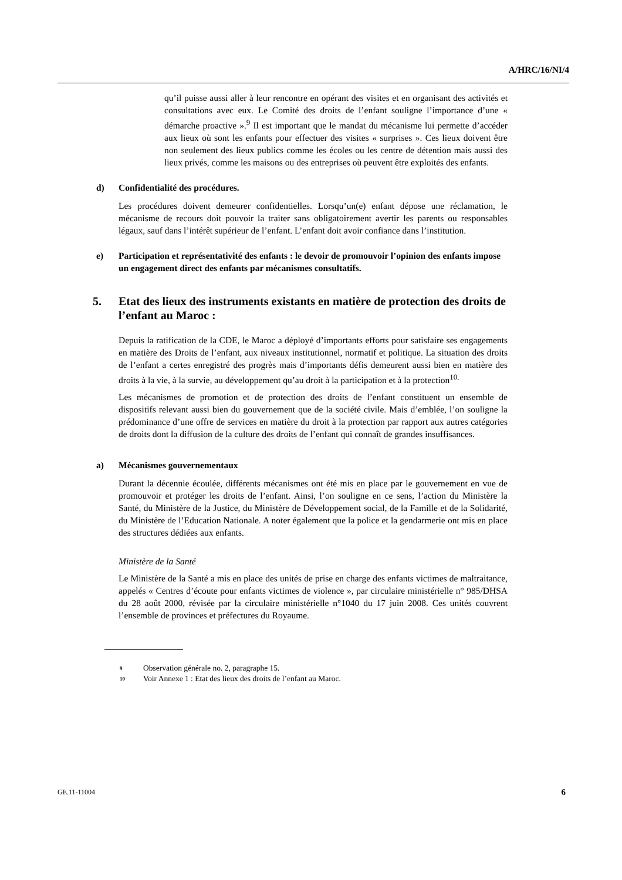A/HRC/16/NI/4
qu’il puisse aussi aller à leur rencontre en opérant des visites et en organisant des activités et consultations avec eux. Le Comité des droits de l’enfant souligne l’importance d’une « démarche proactive ».<sup>9</sup> Il est important que le mandat du mécanisme lui permette d’accéder aux lieux où sont les enfants pour effectuer des visites « surprises ». Ces lieux doivent être non seulement des lieux publics comme les écoles ou les centre de détention mais aussi des lieux privés, comme les maisons ou des entreprises où peuvent être exploités des enfants.
d) Confidentialité des procédures.
Les procédures doivent demeurer confidentielles. Lorsqu’un(e) enfant dépose une réclamation, le mécanisme de recours doit pouvoir la traiter sans obligatoirement avertir les parents ou responsables légaux, sauf dans l’intérêt supérieur de l’enfant. L’enfant doit avoir confiance dans l’institution.
e) Participation et représentativité des enfants : le devoir de promouvoir l’opinion des enfants impose un engagement direct des enfants par mécanismes consultatifs.
5. Etat des lieux des instruments existants en matière de protection des droits de l’enfant au Maroc :
Depuis la ratification de la CDE, le Maroc a déployé d’importants efforts pour satisfaire ses engagements en matière des Droits de l’enfant, aux niveaux institutionnel, normatif et politique. La situation des droits de l’enfant a certes enregistré des progrès mais d’importants défis demeurent aussi bien en matière des droits à la vie, à la survie, au développement qu’au droit à la participation et à la protection<sup>10.</sup>
Les mécanismes de promotion et de protection des droits de l’enfant constituent un ensemble de dispositifs relevant aussi bien du gouvernement que de la société civile. Mais d’emblée, l’on souligne la prédominance d’une offre de services en matière du droit à la protection par rapport aux autres catégories de droits dont la diffusion de la culture des droits de l’enfant qui connaît de grandes insuffisances.
a) Mécanismes gouvernementaux
Durant la décennie écoulée, différents mécanismes ont été mis en place par le gouvernement en vue de promouvoir et protéger les droits de l’enfant. Ainsi, l’on souligne en ce sens, l’action du Ministère la Santé, du Ministère de la Justice, du Ministère de Développement social, de la Famille et de la Solidarité, du Ministère de l’Education Nationale. A noter également que la police et la gendarmerie ont mis en place des structures dédiées aux enfants.
Ministère de la Santé
Le Ministère de la Santé a mis en place des unités de prise en charge des enfants victimes de maltraitance, appelés « Centres d’écoute pour enfants victimes de violence », par circulaire ministérielle n° 985/DHSA du 28 août 2000, révisée par la circulaire ministérielle n°1040 du 17 juin 2008. Ces unités couvrent l’ensemble de provinces et préfectures du Royaume.
<sup>9</sup> Observation générale no. 2, paragraphe 15.
<sup>10</sup> Voir Annexe 1 : Etat des lieux des droits de l’enfant au Maroc.
GE.11-11004 6